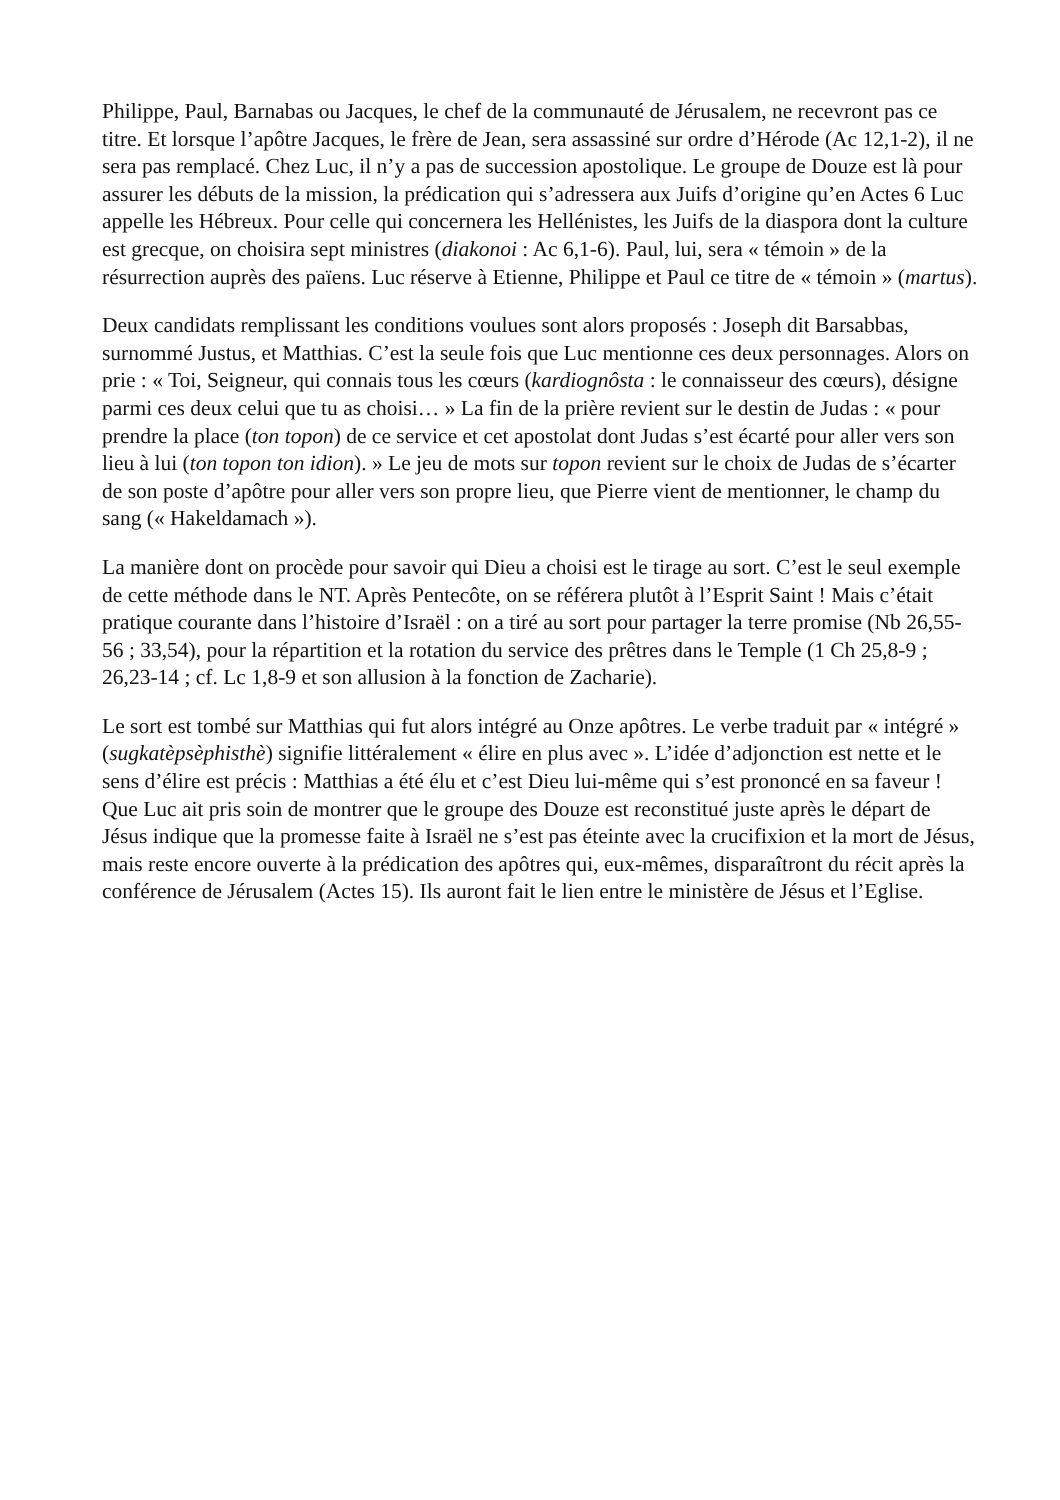Philippe, Paul, Barnabas ou Jacques, le chef de la communauté de Jérusalem, ne recevront pas ce titre. Et lorsque l’apôtre Jacques, le frère de Jean, sera assassiné sur ordre d’Hérode (Ac 12,1-2), il ne sera pas remplacé. Chez Luc, il n’y a pas de succession apostolique. Le groupe de Douze est là pour assurer les débuts de la mission, la prédication qui s’adressera aux Juifs d’origine qu’en Actes 6 Luc appelle les Hébreux. Pour celle qui concernera les Hellénistes, les Juifs de la diaspora dont la culture est grecque, on choisira sept ministres (diakonoi : Ac 6,1-6). Paul, lui, sera « témoin » de la résurrection auprès des païens. Luc réserve à Etienne, Philippe et Paul ce titre de « témoin » (martus).
Deux candidats remplissant les conditions voulues sont alors proposés : Joseph dit Barsabbas, surnommé Justus, et Matthias. C’est la seule fois que Luc mentionne ces deux personnages. Alors on prie : « Toi, Seigneur, qui connais tous les cœurs (kardiognôsta : le connaisseur des cœurs), désigne parmi ces deux celui que tu as choisi… » La fin de la prière revient sur le destin de Judas : « pour prendre la place (ton topon) de ce service et cet apostolat dont Judas s’est écarté pour aller vers son lieu à lui (ton topon ton idion). » Le jeu de mots sur topon revient sur le choix de Judas de s’écarter de son poste d’apôtre pour aller vers son propre lieu, que Pierre vient de mentionner, le champ du sang (« Hakeldamach »).
La manière dont on procède pour savoir qui Dieu a choisi est le tirage au sort. C’est le seul exemple de cette méthode dans le NT. Après Pentecôte, on se référera plutôt à l’Esprit Saint ! Mais c’était pratique courante dans l’histoire d’Israël : on a tiré au sort pour partager la terre promise (Nb 26,55-56 ; 33,54), pour la répartition et la rotation du service des prêtres dans le Temple (1 Ch 25,8-9 ; 26,23-14 ; cf. Lc 1,8-9 et son allusion à la fonction de Zacharie).
Le sort est tombé sur Matthias qui fut alors intégré au Onze apôtres. Le verbe traduit par « intégré » (sugkatèpsèphisthè) signifie littéralement « élire en plus avec ». L’idée d’adjonction est nette et le sens d’élire est précis : Matthias a été élu et c’est Dieu lui-même qui s’est prononcé en sa faveur ! Que Luc ait pris soin de montrer que le groupe des Douze est reconstitué juste après le départ de Jésus indique que la promesse faite à Israël ne s’est pas éteinte avec la crucifixion et la mort de Jésus, mais reste encore ouverte à la prédication des apôtres qui, eux-mêmes, disparaîtront du récit après la conférence de Jérusalem (Actes 15). Ils auront fait le lien entre le ministère de Jésus et l’Eglise.